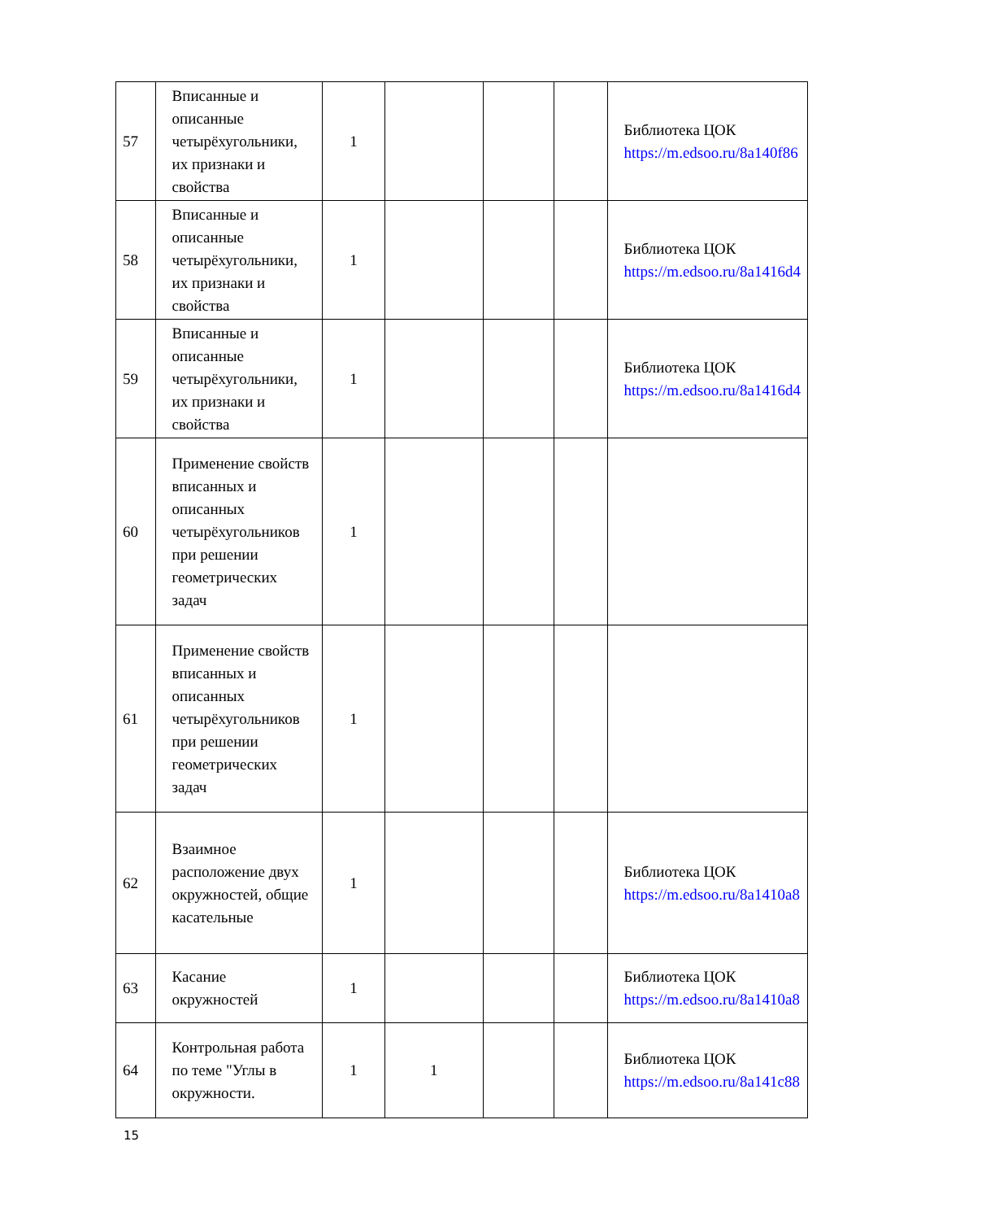| 57 | Вписанные и описанные четырёхугольники, их признаки и свойства | 1 | | | | Библиотека ЦОК https://m.edsoo.ru/8a140f86 |
| 58 | Вписанные и описанные четырёхугольники, их признаки и свойства | 1 | | | | Библиотека ЦОК https://m.edsoo.ru/8a1416d4 |
| 59 | Вписанные и описанные четырёхугольники, их признаки и свойства | 1 | | | | Библиотека ЦОК https://m.edsoo.ru/8a1416d4 |
| 60 | Применение свойств вписанных и описанных четырёхугольников при решении геометрических задач | 1 | | | | |
| 61 | Применение свойств вписанных и описанных четырёхугольников при решении геометрических задач | 1 | | | | |
| 62 | Взаимное расположение двух окружностей, общие касательные | 1 | | | | Библиотека ЦОК https://m.edsoo.ru/8a1410a8 |
| 63 | Касание окружностей | 1 | | | | Библиотека ЦОК https://m.edsoo.ru/8a1410a8 |
| 64 | Контрольная работа по теме "Углы в окружности. | 1 | 1 | | | Библиотека ЦОК https://m.edsoo.ru/8a141c88 |
15